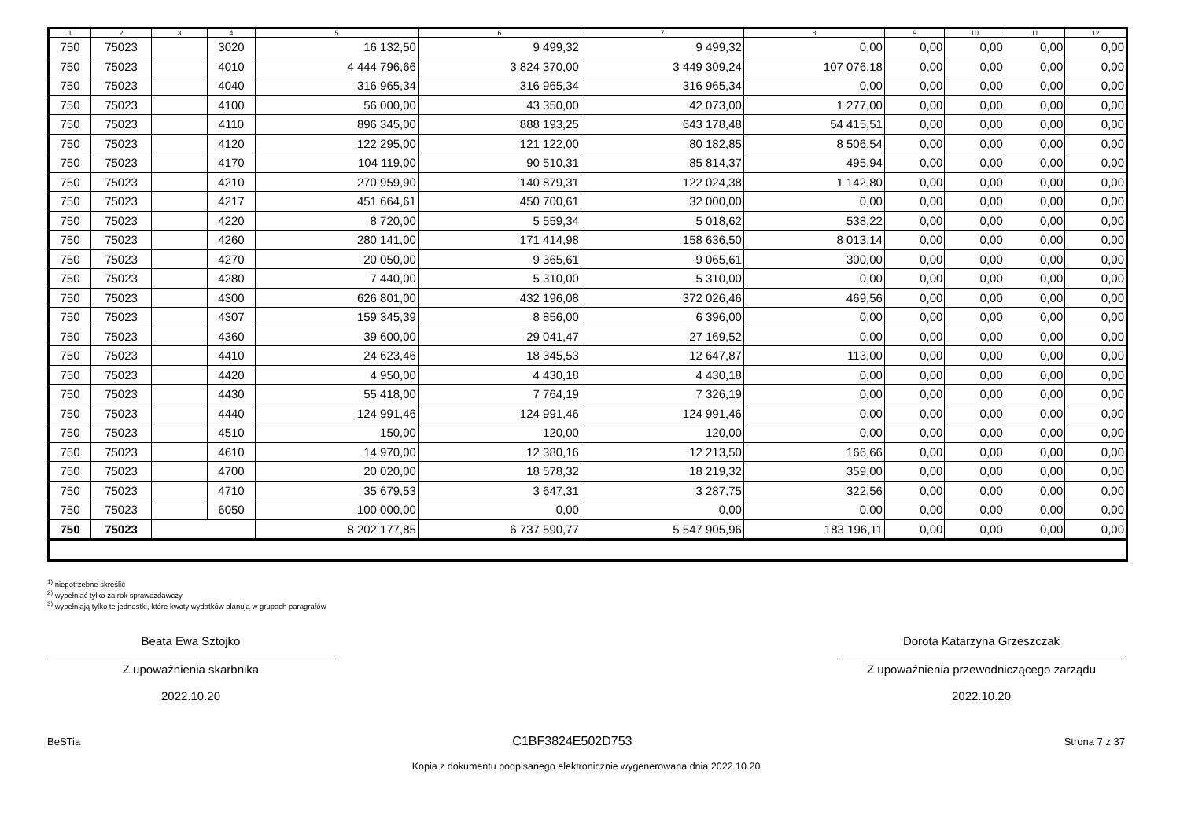| 1 | 2 | 3 | 4 | 5 | 6 | 7 | 8 | 9 | 10 | 11 | 12 |
| --- | --- | --- | --- | --- | --- | --- | --- | --- | --- | --- | --- |
| 750 | 75023 | | 3020 | 16 132,50 | 9 499,32 | 9 499,32 | 0,00 | 0,00 | 0,00 | 0,00 | 0,00 |
| 750 | 75023 | | 4010 | 4 444 796,66 | 3 824 370,00 | 3 449 309,24 | 107 076,18 | 0,00 | 0,00 | 0,00 | 0,00 |
| 750 | 75023 | | 4040 | 316 965,34 | 316 965,34 | 316 965,34 | 0,00 | 0,00 | 0,00 | 0,00 | 0,00 |
| 750 | 75023 | | 4100 | 56 000,00 | 43 350,00 | 42 073,00 | 1 277,00 | 0,00 | 0,00 | 0,00 | 0,00 |
| 750 | 75023 | | 4110 | 896 345,00 | 888 193,25 | 643 178,48 | 54 415,51 | 0,00 | 0,00 | 0,00 | 0,00 |
| 750 | 75023 | | 4120 | 122 295,00 | 121 122,00 | 80 182,85 | 8 506,54 | 0,00 | 0,00 | 0,00 | 0,00 |
| 750 | 75023 | | 4170 | 104 119,00 | 90 510,31 | 85 814,37 | 495,94 | 0,00 | 0,00 | 0,00 | 0,00 |
| 750 | 75023 | | 4210 | 270 959,90 | 140 879,31 | 122 024,38 | 1 142,80 | 0,00 | 0,00 | 0,00 | 0,00 |
| 750 | 75023 | | 4217 | 451 664,61 | 450 700,61 | 32 000,00 | 0,00 | 0,00 | 0,00 | 0,00 | 0,00 |
| 750 | 75023 | | 4220 | 8 720,00 | 5 559,34 | 5 018,62 | 538,22 | 0,00 | 0,00 | 0,00 | 0,00 |
| 750 | 75023 | | 4260 | 280 141,00 | 171 414,98 | 158 636,50 | 8 013,14 | 0,00 | 0,00 | 0,00 | 0,00 |
| 750 | 75023 | | 4270 | 20 050,00 | 9 365,61 | 9 065,61 | 300,00 | 0,00 | 0,00 | 0,00 | 0,00 |
| 750 | 75023 | | 4280 | 7 440,00 | 5 310,00 | 5 310,00 | 0,00 | 0,00 | 0,00 | 0,00 | 0,00 |
| 750 | 75023 | | 4300 | 626 801,00 | 432 196,08 | 372 026,46 | 469,56 | 0,00 | 0,00 | 0,00 | 0,00 |
| 750 | 75023 | | 4307 | 159 345,39 | 8 856,00 | 6 396,00 | 0,00 | 0,00 | 0,00 | 0,00 | 0,00 |
| 750 | 75023 | | 4360 | 39 600,00 | 29 041,47 | 27 169,52 | 0,00 | 0,00 | 0,00 | 0,00 | 0,00 |
| 750 | 75023 | | 4410 | 24 623,46 | 18 345,53 | 12 647,87 | 113,00 | 0,00 | 0,00 | 0,00 | 0,00 |
| 750 | 75023 | | 4420 | 4 950,00 | 4 430,18 | 4 430,18 | 0,00 | 0,00 | 0,00 | 0,00 | 0,00 |
| 750 | 75023 | | 4430 | 55 418,00 | 7 764,19 | 7 326,19 | 0,00 | 0,00 | 0,00 | 0,00 | 0,00 |
| 750 | 75023 | | 4440 | 124 991,46 | 124 991,46 | 124 991,46 | 0,00 | 0,00 | 0,00 | 0,00 | 0,00 |
| 750 | 75023 | | 4510 | 150,00 | 120,00 | 120,00 | 0,00 | 0,00 | 0,00 | 0,00 | 0,00 |
| 750 | 75023 | | 4610 | 14 970,00 | 12 380,16 | 12 213,50 | 166,66 | 0,00 | 0,00 | 0,00 | 0,00 |
| 750 | 75023 | | 4700 | 20 020,00 | 18 578,32 | 18 219,32 | 359,00 | 0,00 | 0,00 | 0,00 | 0,00 |
| 750 | 75023 | | 4710 | 35 679,53 | 3 647,31 | 3 287,75 | 322,56 | 0,00 | 0,00 | 0,00 | 0,00 |
| 750 | 75023 | | 6050 | 100 000,00 | 0,00 | 0,00 | 0,00 | 0,00 | 0,00 | 0,00 | 0,00 |
| 750 | 75023 | | | 8 202 177,85 | 6 737 590,77 | 5 547 905,96 | 183 196,11 | 0,00 | 0,00 | 0,00 | 0,00 |
<sup>1)</sup> niepotrzebne skreślić
<sup>2)</sup> wypełniać tylko za rok sprawozdawczy
<sup>3)</sup> wypełniają tylko te jednostki, które kwoty wydatków planują w grupach paragrafów
Beata Ewa Sztojko
Z upoważnienia skarbnika
2022.10.20
Dorota Katarzyna Grzeszczak
Z upoważnienia przewodniczącego zarządu
2022.10.20
BeSTia C1BF3824E502D753 Strona 7 z 37
Kopia z dokumentu podpisanego elektronicznie wygenerowana dnia 2022.10.20